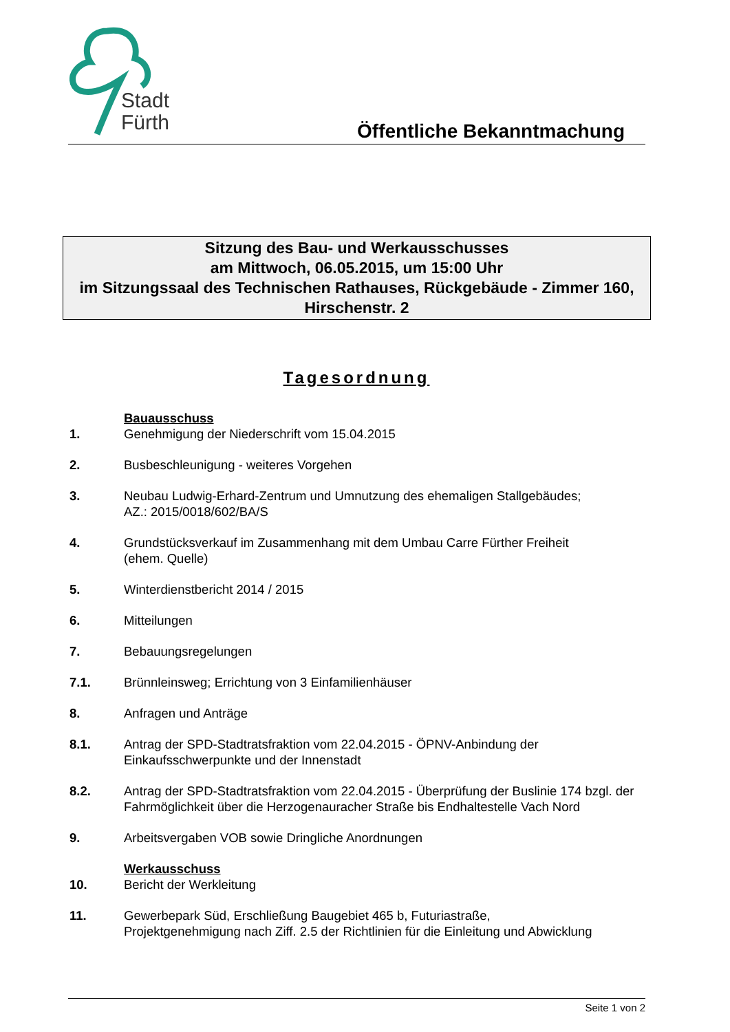Stadt
Fürth
Öffentliche Bekanntmachung
Sitzung des Bau- und Werkausschusses
am Mittwoch, 06.05.2015, um 15:00 Uhr
im Sitzungssaal des Technischen Rathauses, Rückgebäude - Zimmer 160, Hirschenstr. 2
Tagesordnung
Bauausschuss
1. Genehmigung der Niederschrift vom 15.04.2015
2. Busbeschleunigung - weiteres Vorgehen
3. Neubau Ludwig-Erhard-Zentrum und Umnutzung des ehemaligen Stallgebäudes;
AZ.: 2015/0018/602/BA/S
4. Grundstücksverkauf im Zusammenhang mit dem Umbau Carre Fürther Freiheit
(ehem. Quelle)
5. Winterdienstbericht 2014 / 2015
6. Mitteilungen
7. Bebauungsregelungen
7.1. Brünnleinsweg; Errichtung von 3 Einfamilienhäuser
8. Anfragen und Anträge
8.1. Antrag der SPD-Stadtratsfraktion vom 22.04.2015 - ÖPNV-Anbindung der Einkaufsschwerpunkte und der Innenstadt
8.2. Antrag der SPD-Stadtratsfraktion vom 22.04.2015 - Überprüfung der Buslinie 174 bzgl. der Fahrmöglichkeit über die Herzogenauracher Straße bis Endhaltestelle Vach Nord
9. Arbeitsvergaben VOB sowie Dringliche Anordnungen
Werkausschuss
10. Bericht der Werkleitung
11. Gewerbepark Süd, Erschließung Baugebiet 465 b, Futuriastraße,
Projektgenehmigung nach Ziff. 2.5 der Richtlinien für die Einleitung und Abwicklung
Seite 1 von 2